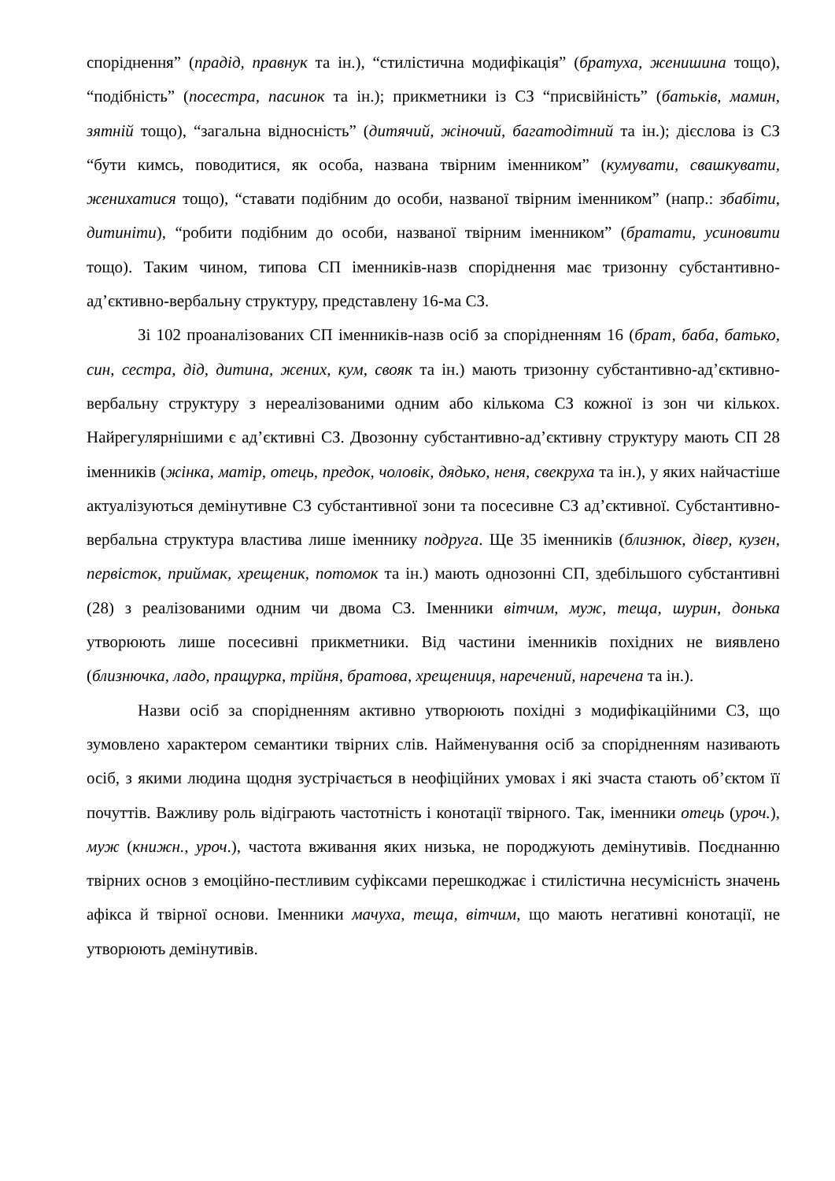споріднення” (прадід, правнук та ін.), “стилістична модифікація” (братуха, женишина тощо), “подібність” (посестра, пасинок та ін.); прикметники із СЗ “присвійність” (батьків, мамин, зятній тощо), “загальна відносність” (дитячий, жіночий, багатодітний та ін.); дієслова із СЗ “бути кимсь, поводитися, як особа, названа твірним іменником” (кумувати, свашкувати, женихатися тощо), “ставати подібним до особи, названої твірним іменником” (напр.: збабіти, дитиніти), “робити подібним до особи, названої твірним іменником” (братати, усиновити тощо). Таким чином, типова СП іменників-назв споріднення має тризонну субстантивно-ад’єктивно-вербальну структуру, представлену 16-ма СЗ.
Зі 102 проаналізованих СП іменників-назв осіб за спорідненням 16 (брат, баба, батько, син, сестра, дід, дитина, жених, кум, свояк та ін.) мають тризонну субстантивно-ад’єктивно-вербальну структуру з нереалізованими одним або кількома СЗ кожної із зон чи кількох. Найрегулярнішими є ад’єктивні СЗ. Двозонну субстантивно-ад’єктивну структуру мають СП 28 іменників (жінка, матір, отець, предок, чоловік, дядько, неня, свекруха та ін.), у яких найчастіше актуалізуються демінутивне СЗ субстантивної зони та посесивне СЗ ад’єктивної. Субстантивно-вербальна структура властива лише іменнику подруга. Ще 35 іменників (близнюк, дівер, кузен, первісток, приймак, хрещеник, потомок та ін.) мають однозонні СП, здебільшого субстантивні (28) з реалізованими одним чи двома СЗ. Іменники вітчим, муж, теща, шурин, донька утворюють лише посесивні прикметники. Від частини іменників похідних не виявлено (близнючка, ладо, пращурка, трійня, братова, хрещениця, наречений, наречена та ін.).
Назви осіб за спорідненням активно утворюють похідні з модифікаційними СЗ, що зумовлено характером семантики твірних слів. Найменування осіб за спорідненням називають осіб, з якими людина щодня зустрічається в неофіційних умовах і які зчаста стають об’єктом її почуттів. Важливу роль відіграють частотність і конотації твірного. Так, іменники отець (уроч.), муж (книжн., уроч.), частота вживання яких низька, не породжують демінутивів. Поєднанню твірних основ з емоційно-пестливим суфіксами перешкоджає і стилістична несумісність значень афікса й твірної основи. Іменники мачуха, теща, вітчим, що мають негативні конотації, не утворюють демінутивів.